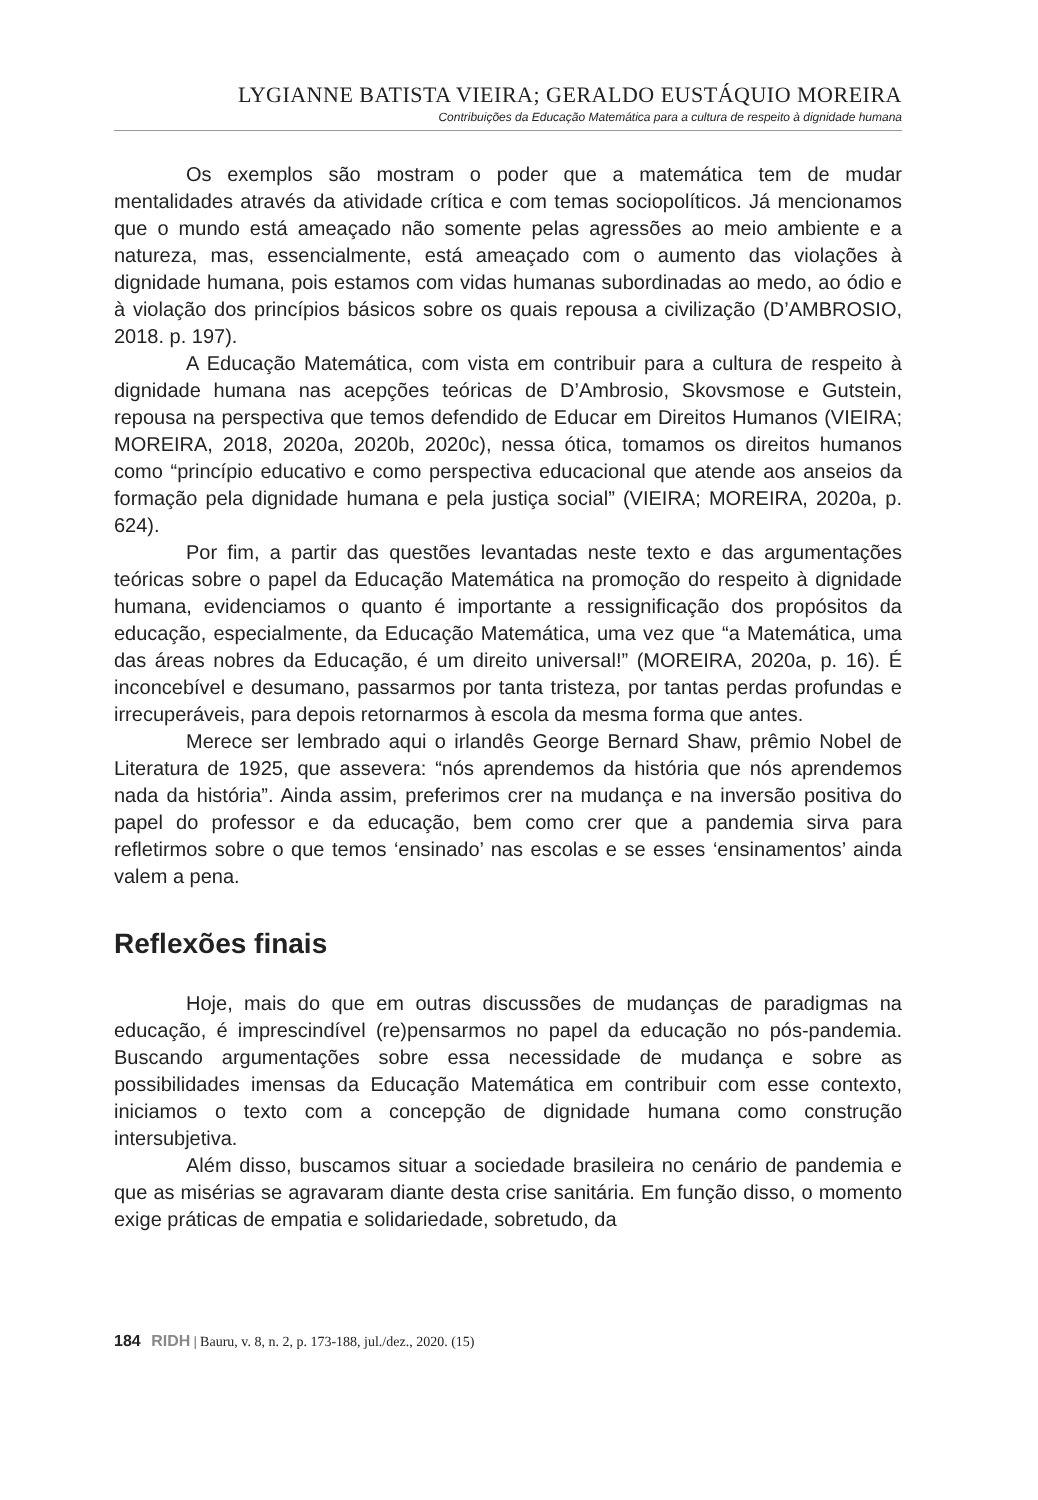LYGIANNE BATISTA VIEIRA; GERALDO EUSTÁQUIO MOREIRA
Contribuições da Educação Matemática para a cultura de respeito à dignidade humana
Os exemplos são mostram o poder que a matemática tem de mudar mentalidades através da atividade crítica e com temas sociopolíticos. Já mencionamos que o mundo está ameaçado não somente pelas agressões ao meio ambiente e a natureza, mas, essencialmente, está ameaçado com o aumento das violações à dignidade humana, pois estamos com vidas humanas subordinadas ao medo, ao ódio e à violação dos princípios básicos sobre os quais repousa a civilização (D’AMBROSIO, 2018. p. 197).
A Educação Matemática, com vista em contribuir para a cultura de respeito à dignidade humana nas acepções teóricas de D’Ambrosio, Skovsmose e Gutstein, repousa na perspectiva que temos defendido de Educar em Direitos Humanos (VIEIRA; MOREIRA, 2018, 2020a, 2020b, 2020c), nessa ótica, tomamos os direitos humanos como “princípio educativo e como perspectiva educacional que atende aos anseios da formação pela dignidade humana e pela justiça social” (VIEIRA; MOREIRA, 2020a, p. 624).
Por fim, a partir das questões levantadas neste texto e das argumentações teóricas sobre o papel da Educação Matemática na promoção do respeito à dignidade humana, evidenciamos o quanto é importante a ressignificação dos propósitos da educação, especialmente, da Educação Matemática, uma vez que “a Matemática, uma das áreas nobres da Educação, é um direito universal!” (MOREIRA, 2020a, p. 16). É inconcebível e desumano, passarmos por tanta tristeza, por tantas perdas profundas e irrecuperáveis, para depois retornarmos à escola da mesma forma que antes.
Merece ser lembrado aqui o irlandês George Bernard Shaw, prêmio Nobel de Literatura de 1925, que assevera: “nós aprendemos da história que nós aprendemos nada da história”. Ainda assim, preferimos crer na mudança e na inversão positiva do papel do professor e da educação, bem como crer que a pandemia sirva para refletirmos sobre o que temos ‘ensinado’ nas escolas e se esses ‘ensinamentos’ ainda valem a pena.
Reflexões finais
Hoje, mais do que em outras discussões de mudanças de paradigmas na educação, é imprescindível (re)pensarmos no papel da educação no pós-pandemia. Buscando argumentações sobre essa necessidade de mudança e sobre as possibilidades imensas da Educação Matemática em contribuir com esse contexto, iniciamos o texto com a concepção de dignidade humana como construção intersubjetiva.
Além disso, buscamos situar a sociedade brasileira no cenário de pandemia e que as misérias se agravaram diante desta crise sanitária. Em função disso, o momento exige práticas de empatia e solidariedade, sobretudo, da
184 RIDH | Bauru, v. 8, n. 2, p. 173-188, jul./dez., 2020. (15)